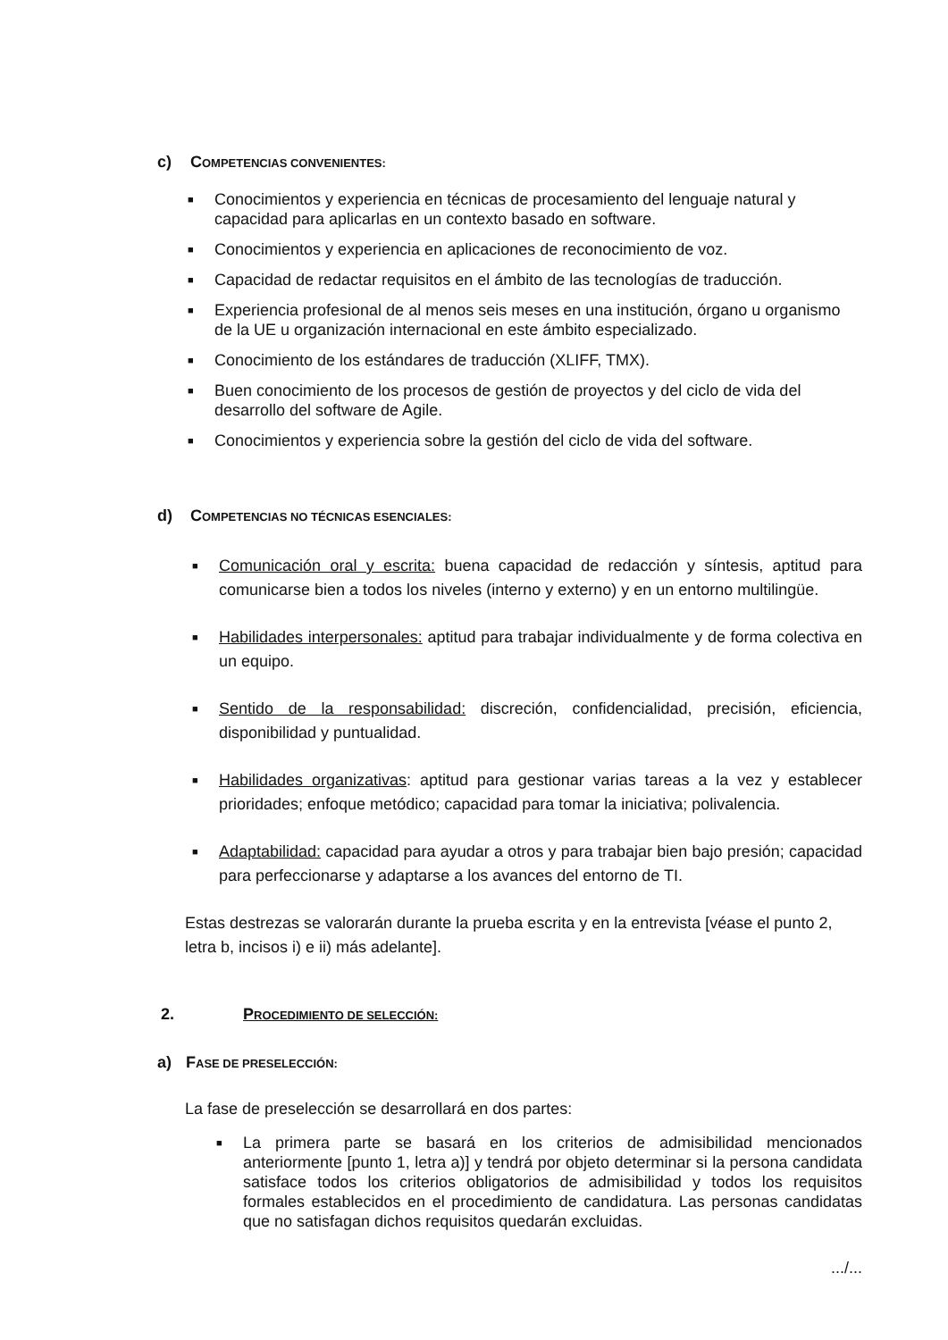c) COMPETENCIAS CONVENIENTES:
■ Conocimientos y experiencia en técnicas de procesamiento del lenguaje natural y capacidad para aplicarlas en un contexto basado en software.
■ Conocimientos y experiencia en aplicaciones de reconocimiento de voz.
■ Capacidad de redactar requisitos en el ámbito de las tecnologías de traducción.
■ Experiencia profesional de al menos seis meses en una institución, órgano u organismo de la UE u organización internacional en este ámbito especializado.
■ Conocimiento de los estándares de traducción (XLIFF, TMX).
■ Buen conocimiento de los procesos de gestión de proyectos y del ciclo de vida del desarrollo del software de Agile.
■ Conocimientos y experiencia sobre la gestión del ciclo de vida del software.
d) COMPETENCIAS NO TÉCNICAS ESENCIALES:
■ Comunicación oral y escrita: buena capacidad de redacción y síntesis, aptitud para comunicarse bien a todos los niveles (interno y externo) y en un entorno multilingüe.
■ Habilidades interpersonales: aptitud para trabajar individualmente y de forma colectiva en un equipo.
■ Sentido de la responsabilidad: discreción, confidencialidad, precisión, eficiencia, disponibilidad y puntualidad.
■ Habilidades organizativas: aptitud para gestionar varias tareas a la vez y establecer prioridades; enfoque metódico; capacidad para tomar la iniciativa; polivalencia.
■ Adaptabilidad: capacidad para ayudar a otros y para trabajar bien bajo presión; capacidad para perfeccionarse y adaptarse a los avances del entorno de TI.
Estas destrezas se valorarán durante la prueba escrita y en la entrevista [véase el punto 2, letra b, incisos i) e ii) más adelante].
2. PROCEDIMIENTO DE SELECCIÓN:
a) FASE DE PRESELECCIÓN:
La fase de preselección se desarrollará en dos partes:
■ La primera parte se basará en los criterios de admisibilidad mencionados anteriormente [punto 1, letra a)] y tendrá por objeto determinar si la persona candidata satisface todos los criterios obligatorios de admisibilidad y todos los requisitos formales establecidos en el procedimiento de candidatura. Las personas candidatas que no satisfagan dichos requisitos quedarán excluidas.
.../...